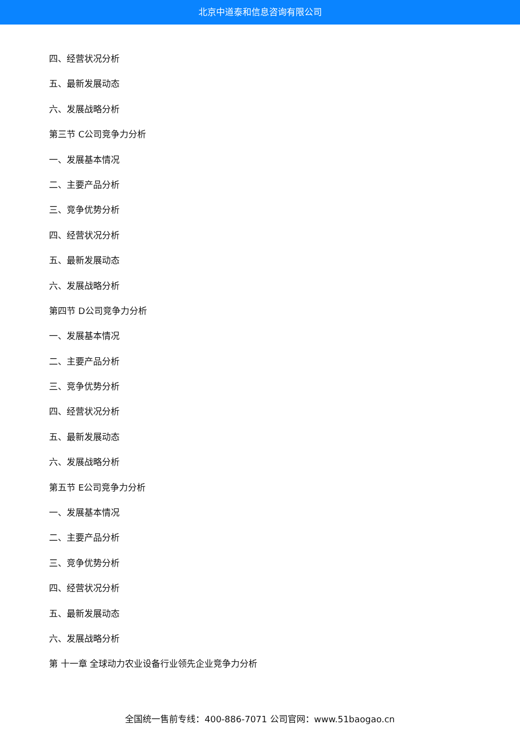北京中道泰和信息咨询有限公司
四、经营状况分析
五、最新发展动态
六、发展战略分析
第三节 C公司竞争力分析
一、发展基本情况
二、主要产品分析
三、竞争优势分析
四、经营状况分析
五、最新发展动态
六、发展战略分析
第四节 D公司竞争力分析
一、发展基本情况
二、主要产品分析
三、竞争优势分析
四、经营状况分析
五、最新发展动态
六、发展战略分析
第五节 E公司竞争力分析
一、发展基本情况
二、主要产品分析
三、竞争优势分析
四、经营状况分析
五、最新发展动态
六、发展战略分析
第 十一章 全球动力农业设备行业领先企业竞争力分析
全国统一售前专线：400-886-7071 公司官网：www.51baogao.cn